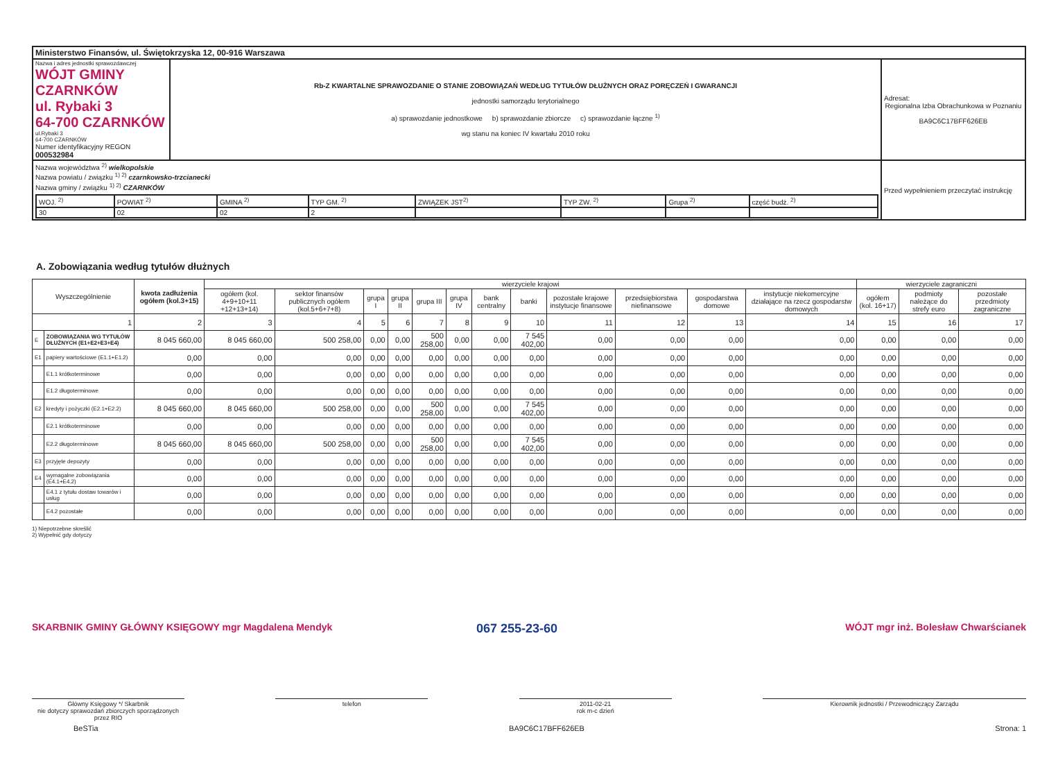| Ministerstwo Finansów, ul. Świętokrzyska 12, 00-916 Warszawa | | |
| Nazwa i adres jednostki sprawozdawczej WÓJT GMINY CZARNKÓW ul. Rybaki 3 64-700 CZARNKÓW ul.Rybaki 3 64-700 CZARNKÓW Numer identyfikacyjny REGON 000532984 | Rb-Z KWARTALNE SPRAWOZDANIE O STANIE ZOBOWIĄZAŃ WEDŁUG TYTUŁÓW DŁUŻNYCH ORAZ PORĘCZEŃ I GWARANCJI jednostki samorządu terytorialnego a) sprawozdanie jednostkowe b) sprawozdanie zbiorcze c) sprawozdanie łączne <sup>1)</sup> wg stanu na koniec IV kwartału 2010 roku | Adresat: Regionalna Izba Obrachunkowa w Poznaniu BA9C6C17BFF626EB |
| Nazwa województwa <sup>2)</sup> wielkopolskie Nazwa powiatu / związku <sup>1) 2)</sup> czarnkowsko-trzcianecki Nazwa gminy / związku <sup>1) 2)</sup> CZARNKÓW / WOJ. <sup>2)</sup> / POWIAT <sup>2)</sup> / GMINA <sup>2)</sup> / TYP GM. <sup>2)</sup> / ZWIĄZEK JST<sup>2)</sup> / TYP ZW. <sup>2)</sup> / Grupa <sup>2)</sup> / część budż. <sup>2)</sup> / / 30 / 02 / 02 / 2 / / / / / | | Przed wypełnieniem przeczytać instrukcję |
A. Zobowiązania według tytułów dłużnych
| Wyszczególnienie | | kwota zadłużenia ogółem (kol.3+15) | wierzyciele krajowi | | | | | | | | | | | | wierzyciele zagraniczni | | |
| --- | --- | --- | --- | --- | --- | --- | --- | --- | --- | --- | --- | --- | --- | --- | --- | --- | --- |
| | | | ogółem (kol. 4+9+10+11 +12+13+14) | sektor finansów publicznych ogółem (kol.5+6+7+8) | grupa I | grupa II | grupa III | grupa IV | bank centralny | banki | pozostałe krajowe instytucje finansowe | przedsiębiorstwa niefinansowe | gospodarstwa domowe | instytucje niekomercyjne działające na rzecz gospodarstw domowych | ogółem (kol. 16+17) | podmioty należące do strefy euro | pozostałe przedmioty zagraniczne |
| 1 | | 2 | 3 | 4 | 5 | 6 | 7 | 8 | 9 | 10 | 11 | 12 | 13 | 14 | 15 | 16 | 17 |
| E | ZOBOWIĄZANIA WG TYTUŁÓW DŁUŻNYCH (E1+E2+E3+E4) | 8 045 660,00 | 8 045 660,00 | 500 258,00 | 0,00 | 0,00 | 500 258,00 | 0,00 | 0,00 | 7 545 402,00 | 0,00 | 0,00 | 0,00 | 0,00 | 0,00 | 0,00 | 0,00 |
| E1 | papiery wartościowe (E1.1+E1.2) | 0,00 | 0,00 | 0,00 | 0,00 | 0,00 | 0,00 | 0,00 | 0,00 | 0,00 | 0,00 | 0,00 | 0,00 | 0,00 | 0,00 | 0,00 | 0,00 |
| | E1.1 krótkoterminowe | 0,00 | 0,00 | 0,00 | 0,00 | 0,00 | 0,00 | 0,00 | 0,00 | 0,00 | 0,00 | 0,00 | 0,00 | 0,00 | 0,00 | 0,00 | 0,00 |
| | E1.2 długoterminowe | 0,00 | 0,00 | 0,00 | 0,00 | 0,00 | 0,00 | 0,00 | 0,00 | 0,00 | 0,00 | 0,00 | 0,00 | 0,00 | 0,00 | 0,00 | 0,00 |
| E2 | kredyty i pożyczki (E2.1+E2.2) | 8 045 660,00 | 8 045 660,00 | 500 258,00 | 0,00 | 0,00 | 500 258,00 | 0,00 | 0,00 | 7 545 402,00 | 0,00 | 0,00 | 0,00 | 0,00 | 0,00 | 0,00 | 0,00 |
| | E2.1 krótkoterminowe | 0,00 | 0,00 | 0,00 | 0,00 | 0,00 | 0,00 | 0,00 | 0,00 | 0,00 | 0,00 | 0,00 | 0,00 | 0,00 | 0,00 | 0,00 | 0,00 |
| | E2.2 długoterminowe | 8 045 660,00 | 8 045 660,00 | 500 258,00 | 0,00 | 0,00 | 500 258,00 | 0,00 | 0,00 | 7 545 402,00 | 0,00 | 0,00 | 0,00 | 0,00 | 0,00 | 0,00 | 0,00 |
| E3 | przyjęte depozyty | 0,00 | 0,00 | 0,00 | 0,00 | 0,00 | 0,00 | 0,00 | 0,00 | 0,00 | 0,00 | 0,00 | 0,00 | 0,00 | 0,00 | 0,00 | 0,00 |
| E4 | wymagalne zobowiązania (E4.1+E4.2) | 0,00 | 0,00 | 0,00 | 0,00 | 0,00 | 0,00 | 0,00 | 0,00 | 0,00 | 0,00 | 0,00 | 0,00 | 0,00 | 0,00 | 0,00 | 0,00 |
| | E4.1 z tytułu dostaw towarów i usług | 0,00 | 0,00 | 0,00 | 0,00 | 0,00 | 0,00 | 0,00 | 0,00 | 0,00 | 0,00 | 0,00 | 0,00 | 0,00 | 0,00 | 0,00 | 0,00 |
| | E4.2 pozostałe | 0,00 | 0,00 | 0,00 | 0,00 | 0,00 | 0,00 | 0,00 | 0,00 | 0,00 | 0,00 | 0,00 | 0,00 | 0,00 | 0,00 | 0,00 | 0,00 |
1) Niepotrzebne skreślić
2) Wypełnić gdy dotyczy
SKARBNIK GMINY GŁÓWNY KSIĘGOWY mgr Magdalena Mendyk 067 255-23-60 WÓJT mgr inż. Bolesław Chwarścianek
Główny Księgowy */ Skarbnik
nie dotyczy sprawozdań zbiorczych sporządzonych przez RIO
telefon 2011-02-21
rok m-c dzień
Kierownik jednostki / Przewodniczący Zarządu
BeSTia BA9C6C17BFF626EB Strona: 1